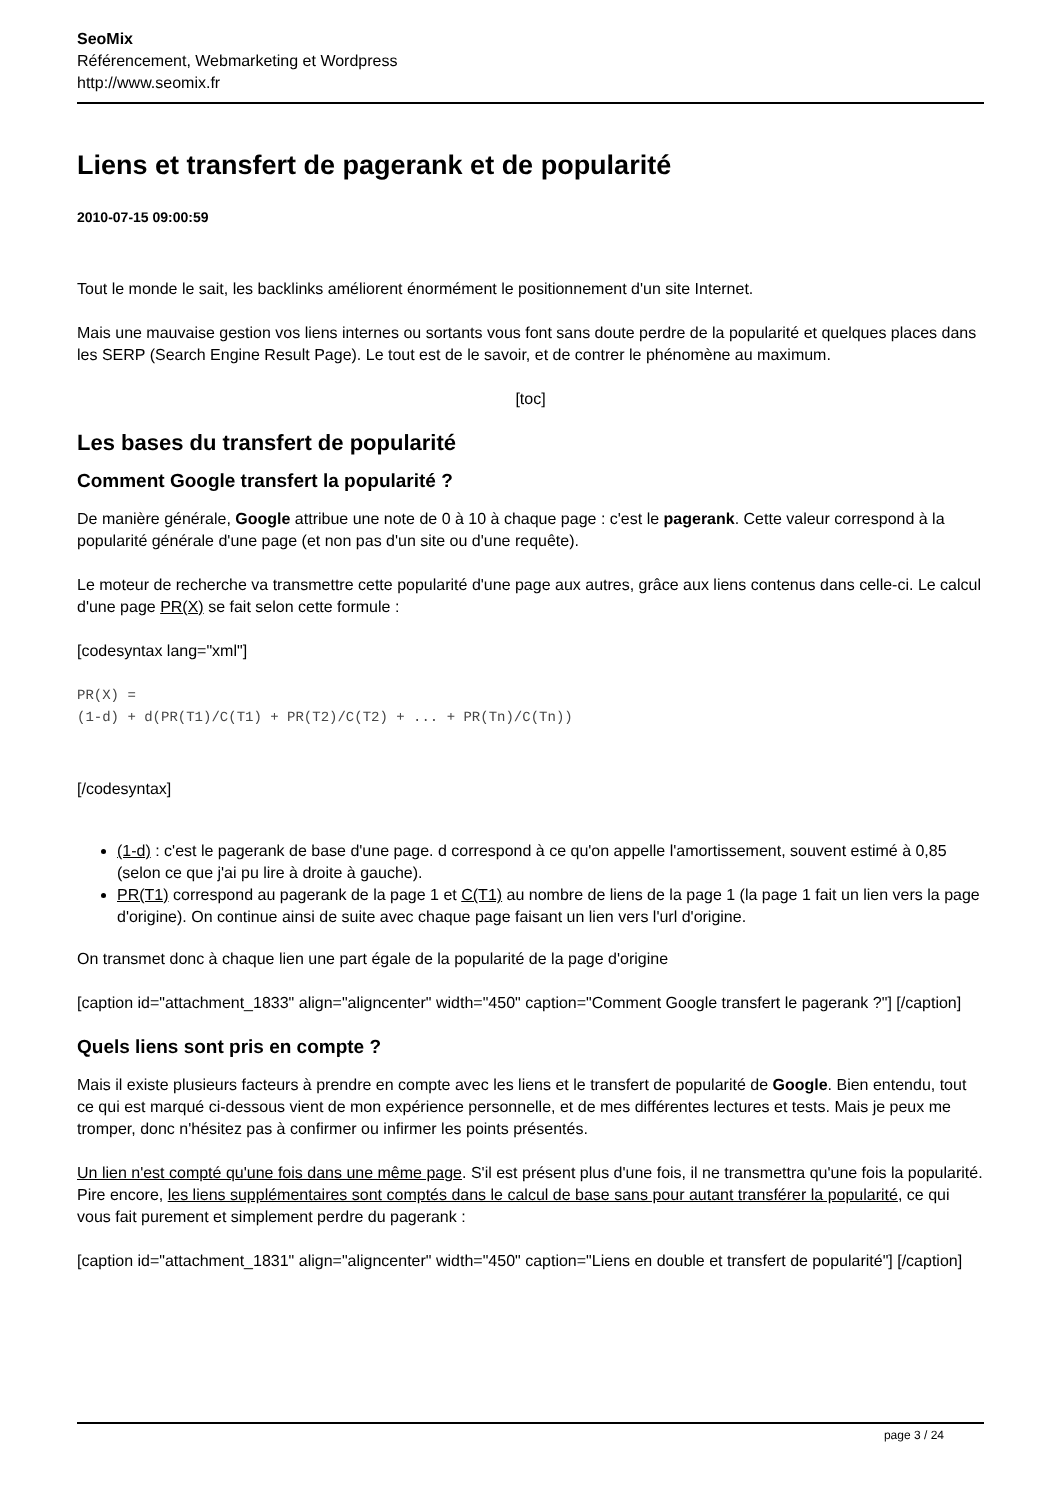SeoMix
Référencement, Webmarketing et Wordpress
http://www.seomix.fr
Liens et transfert de pagerank et de popularité
2010-07-15 09:00:59
Tout le monde le sait, les backlinks améliorent énormément le positionnement d'un site Internet.
Mais une mauvaise gestion vos liens internes ou sortants vous font sans doute perdre de la popularité et quelques places dans les SERP (Search Engine Result Page). Le tout est de le savoir, et de contrer le phénomène au maximum.
[toc]
Les bases du transfert de popularité
Comment Google transfert la popularité ?
De manière générale, Google attribue une note de 0 à 10 à chaque page : c'est le pagerank. Cette valeur correspond à la popularité générale d'une page (et non pas d'un site ou d'une requête).
Le moteur de recherche va transmettre cette popularité d'une page aux autres, grâce aux liens contenus dans celle-ci. Le calcul d'une page PR(X) se fait selon cette formule :
[codesyntax lang="xml"]
PR(X) =
(1-d) + d(PR(T1)/C(T1) + PR(T2)/C(T2) + ... + PR(Tn)/C(Tn))
[/codesyntax]
(1-d) : c'est le pagerank de base d'une page. d correspond à ce qu'on appelle l'amortissement, souvent estimé à 0,85 (selon ce que j'ai pu lire à droite à gauche).
PR(T1) correspond au pagerank de la page 1 et C(T1) au nombre de liens de la page 1 (la page 1 fait un lien vers la page d'origine). On continue ainsi de suite avec chaque page faisant un lien vers l'url d'origine.
On transmet donc à chaque lien une part égale de la popularité de la page d'origine
[caption id="attachment_1833" align="aligncenter" width="450" caption="Comment Google transfert le pagerank ?"] [/caption]
Quels liens sont pris en compte ?
Mais il existe plusieurs facteurs à prendre en compte avec les liens et le transfert de popularité de Google. Bien entendu, tout ce qui est marqué ci-dessous vient de mon expérience personnelle, et de mes différentes lectures et tests. Mais je peux me tromper, donc n'hésitez pas à confirmer ou infirmer les points présentés.
Un lien n'est compté qu'une fois dans une même page. S'il est présent plus d'une fois, il ne transmettra qu'une fois la popularité. Pire encore, les liens supplémentaires sont comptés dans le calcul de base sans pour autant transférer la popularité, ce qui vous fait purement et simplement perdre du pagerank :
[caption id="attachment_1831" align="aligncenter" width="450" caption="Liens en double et transfert de popularité"] [/caption]
page 3 / 24